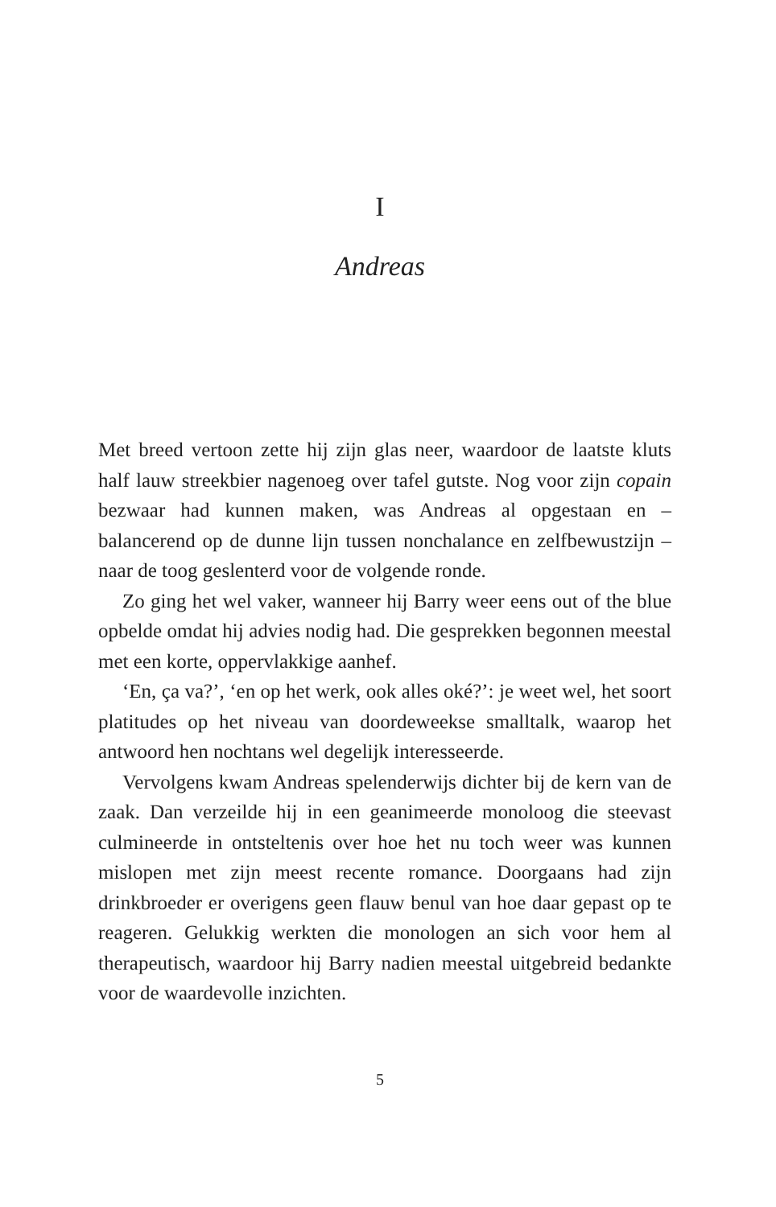I
Andreas
Met breed vertoon zette hij zijn glas neer, waardoor de laatste kluts half lauw streekbier nagenoeg over tafel gutste. Nog voor zijn copain bezwaar had kunnen maken, was Andreas al opgestaan en – balancerend op de dunne lijn tussen nonchalance en zelfbewustzijn – naar de toog geslenterd voor de volgende ronde.
Zo ging het wel vaker, wanneer hij Barry weer eens out of the blue opbelde omdat hij advies nodig had. Die gesprekken begonnen meestal met een korte, oppervlakkige aanhef.
‘En, ça va?’, ‘en op het werk, ook alles oké?’: je weet wel, het soort platitudes op het niveau van doordeweekse smalltalk, waarop het antwoord hen nochtans wel degelijk interesseerde.
Vervolgens kwam Andreas spelenderwijs dichter bij de kern van de zaak. Dan verzeilde hij in een geanimeerde monoloog die steevast culmineerde in ontsteltenis over hoe het nu toch weer was kunnen mislopen met zijn meest recente romance. Doorgaans had zijn drinkbroeder er overigens geen flauw benul van hoe daar gepast op te reageren. Gelukkig werkten die monologen an sich voor hem al therapeutisch, waardoor hij Barry nadien meestal uitgebreid bedankte voor de waardevolle inzichten.
5